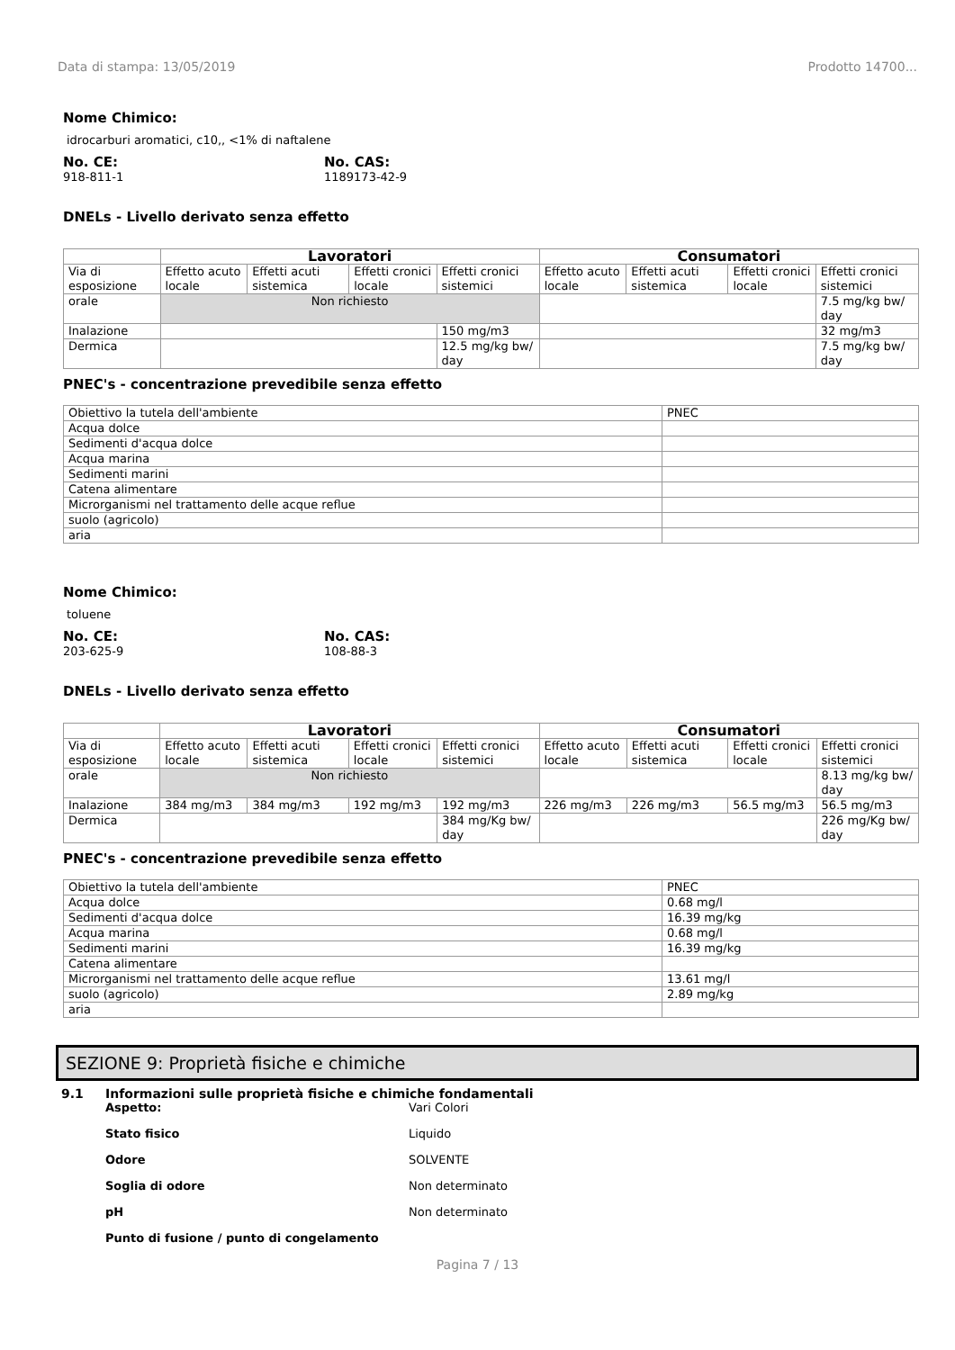Data di stampa: 13/05/2019 Prodotto 14700...
Nome Chimico:
idrocarburi aromatici, c10,, <1% di naftalene
No. CE:
918-811-1
No. CAS:
1189173-42-9
DNELs - Livello derivato senza effetto
| | Lavoratori | | | | Consumatori | | | |
| Via di esposizione | Effetto acuto locale | Effetti acuti sistemica | Effetti cronici locale | Effetti cronici sistemici | Effetto acuto locale | Effetti acuti sistemica | Effetti cronici locale | Effetti cronici sistemici |
| orale | Non richiesto | | | | | | | 7.5 mg/kg bw/ day |
| Inalazione | | | | 150 mg/m3 | | | | 32 mg/m3 |
| Dermica | | | | 12.5 mg/kg bw/ day | | | | 7.5 mg/kg bw/ day |
PNEC's - concentrazione prevedibile senza effetto
| Obiettivo la tutela dell'ambiente | PNEC |
| Acqua dolce | |
| Sedimenti d'acqua dolce | |
| Acqua marina | |
| Sedimenti marini | |
| Catena alimentare | |
| Microrganismi nel trattamento delle acque reflue | |
| suolo (agricolo) | |
| aria | |
Nome Chimico:
toluene
No. CE:
203-625-9
No. CAS:
108-88-3
DNELs - Livello derivato senza effetto
| | Lavoratori | | | | Consumatori | | | |
| Via di esposizione | Effetto acuto locale | Effetti acuti sistemica | Effetti cronici locale | Effetti cronici sistemici | Effetto acuto locale | Effetti acuti sistemica | Effetti cronici locale | Effetti cronici sistemici |
| orale | Non richiesto | | | | | | | 8.13 mg/kg bw/ day |
| Inalazione | 384 mg/m3 | 384 mg/m3 | 192 mg/m3 | 192 mg/m3 | 226 mg/m3 | 226 mg/m3 | 56.5 mg/m3 | 56.5 mg/m3 |
| Dermica | | | | 384 mg/Kg bw/ day | | | | 226 mg/Kg bw/ day |
PNEC's - concentrazione prevedibile senza effetto
| Obiettivo la tutela dell'ambiente | PNEC |
| Acqua dolce | 0.68 mg/l |
| Sedimenti d'acqua dolce | 16.39 mg/kg |
| Acqua marina | 0.68 mg/l |
| Sedimenti marini | 16.39 mg/kg |
| Catena alimentare | |
| Microrganismi nel trattamento delle acque reflue | 13.61 mg/l |
| suolo (agricolo) | 2.89 mg/kg |
| aria | |
SEZIONE 9: Proprietà fisiche e chimiche
9.1 Informazioni sulle proprietà fisiche e chimiche fondamentali
Aspetto: Vari Colori
Stato fisico Liquido
Odore SOLVENTE
Soglia di odore Non determinato
pH Non determinato
Punto di fusione / punto di congelamento
Pagina 7 / 13